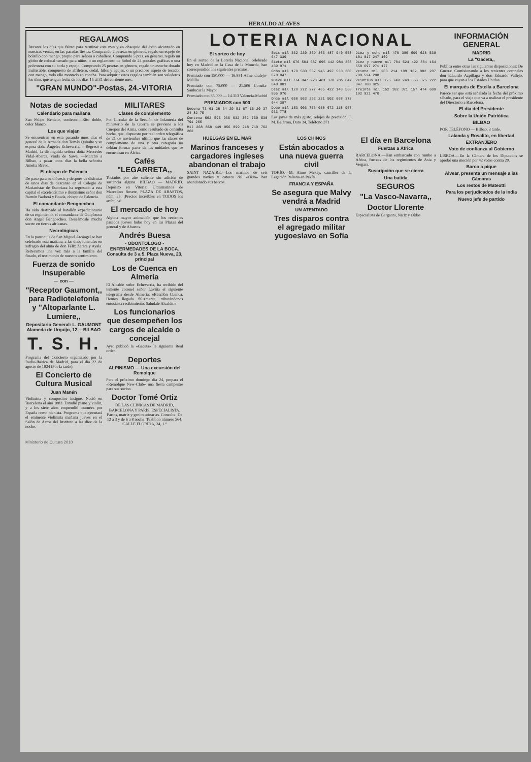HERALDO ALAVES
REGALAMOS
Durante los días que faltan para terminar este mes y en obsequio del éxito alcanzado en nuestras ventas, en las pasadas fiestas: Comprando 2 pesetas en géneros, regalo un espejo de bolsillo con mango, propio para señora o caballero. Comprando 5 ptas. en géneros, regalo un globo de colosal tamaño para niños, o un reglamento de fútbol de 24 postales gráficas o una polvorera con su borla y espejo. Comprando 25 pesetas en géneros, regalo un estuche dorado inalterable, compuesto de alfiletero, dedal, hilos y agujas, o un precioso espejo de tocador con mango, todo ello montado en concha. Para adquirir estos regalos también son valederos los tikes que tengan fecha de los días 15 al 31 del corriente mes.
"GRAN MUNDO"-Postas, 24.-VITORIA
Notas de sociedad
Calendario para mañana
San Felipe Benicio, confesor.—Rito doble, color blanco.
Los que viajan
Se encuentran en esta pasando unos días el general de la Armada don Tomás Quiralte y su esposa doña Ángeles Echevarría. —Regresó a Madrid, la distinguida señora doña Mercedes Vidal-Abarca, viuda de Sawa. —Marchó a Bilbao, a pasar unos días la bella señorita Amelia Bravo.
El obispo de Palencia
De paso para su diócesis y después de disfrutar de unos días de descanso en el Colegio de Marianistas de Escoriaza ha regresado a esta capital el excelentísimo e ilustrísimo señor don Ramón Barberá y Boada, obispo de Palencia.
El comandante Bengoechea
Ha sido destinado al batallón expedicionario de su regimiento, el comandante de Guipúzcoa don Angel Bengoechea. Deseámosle mucha suerte en tierras africanas.
Necrológicas
En la parroquia de San Miguel Arcángel se han celebrado esta mañana, a las diez, funerales en sufragio del alma de don Félix Zárate y Ayala. Reiteramos una vez más a la familia del finado, el testimonio de nuestro sentimiento.
Fuerza de sonido insuperable
— con —
"Receptor Gaumont,, para Radiotelefonía y "Altoparlante L. Lumiere,,
Depositario General: L. GAUMONT Alameda de Urquijo, 12.—BILBAO
T. S. H.
Programa del Concierto organizado por la Radio-Ibérica de Madrid, para el día 22 de agosto de 1924 (Por la tarde).
El Concierto de Cultura Musical
Juan Manén
Violinista y compositor insigne. Nació en Barcelona el año 1883. Estudió piano y violín, y a los siete años emprendió tournées por España como pianista. Programa que ejecutará el eminente violinista mañana jueves en el Salón de Actos del Instituto a las diez de la noche.
MILITARES
Clases de complemento
Por Circular de la Sección de Infantería del ministerio de la Guerra se previene a los Cuerpos del Arma, como resultado de consulta hecha, que, dispuesto por real orden telegráfica de 21 de noviembre último que las clases de complemento de una y otra categoría no debían formar parte de las unidades que se encuentran en África.
Cafés "LEGARRETA,,
Tostados por aire caliente sin adición de sustancia alguna. BILBAO — MADRID. Depósito en Vitoria: Ultramarinos de Marcelino Rosete, PLAZA DE ABASTOS, núm. 25. ¡Precios increíbles en TODOS los artículos!
El mercado de hoy
Alguna mayor animación que los recientes pasados jueves hubo hoy en las Plazas del general y de Abastos.
Andrés Buesa
- ODONTÓLOGO - ENFERMEDADES DE LA BOCA. Consulta de 3 a 5. Plaza Nueva, 23, principal
Los de Cuenca en Almería
El Alcalde señor Echevarría, ha recibido del teniente coronel señor Laviña el siguiente telegrama desde Almería: «Batallón Cuenca. Hemos llegado felizmente, tributándonos entusiasta recibimiento. Salúdale Alcalde.»
Los funcionarios que desempeñen los cargos de alcalde o concejal
Ayer publicó la «Gaceta» la siguiente Real orden.
Deportes
ALPINISMO — Una excursión del Remolque
Para el próximo domingo día 24, prepara el «Remolque New-Club» una fiesta campestre para sus socios.
Doctor Tomé Ortiz
DE LAS CLÍNICAS DE MADRID, BARCELONA Y PARÍS. ESPECIALISTA. Partos, matriz y genito urinarias. Consulta: De 12 a 3 y de 6 a 8 noche. Teléfono número 564. CALLE FLORIDA, 34, 1.º
LOTERIA NACIONAL
El sorteo de hoy
En el sorteo de la Lotería Nacional celebrado hoy en Madrid en la Casa de la Moneda, han correspondido los siguientes premios:
Premiado con 150.000 — 16.891 Almendralejo-Melilla
Premiado con 75.000 — 21.506 Coruña-Sanlucar la Mayor
Premiado con 35.000 — 14.313 Valencia-Madrid
PREMIADOS con 500
Decena 73 61 28 34 29 51 67 16 20 37 24 82 75
Centena 662 595 936 632 352 760 530 791 265
Mil 268 858 449 056 099 218 710 762 262
Seis mil 332 230 369 363 487 940 558 647 339
Siete mil 676 504 587 695 142 984 358 439 971
Ocho mil 170 530 567 945 497 533 380 678 047
Nueve mil 774 847 920 461 370 705 647 848 881
Diez mil 120 272 277 485 422 148 568 855 976
Once mil 650 563 292 221 502 668 373 644 397
Doce mil 153 003 753 030 672 118 957 933 778
Las joyas de más gusto, relojes de precisión. J. M. Belárroa, Dato 34, Teléfono 371
Diez y ocho mil 470 386 500 628 539 101 017 247 109
Diez y nueve mil 704 524 422 884 164 550 697 271 177
Veinte mil 200 214 109 102 882 207 788 524 280
Veintiun mil 725 749 240 656 375 222 047 708 925
Treinta mil 152 182 371 157 474 609 192 921 470
HUELGAS EN EL MAR
Marinos franceses y cargadores ingleses abandonan el trabajo
SAINT NAZAIRE.—Los marinos de seis grandes navíos y catorce del «Okio» han abandonado sus barcos.
LOS CHINOS
Están abocados a una nueva guerra civil
TOKÍO.—M. Aimo Mekay, canciller de la Legación Italiana en Pekín.
FRANCIA Y ESPAÑA
Se asegura que Malvy vendrá a Madrid
UN ATENTADO
Tres disparos contra el agregado militar yugoeslavo en Sofía
El día en Barcelona
Fuerzas a África
BARCELONA.—Han embarcado con rumbo a África, fuerzas de los regimientos de Asia y Vergara.
Suscripción que se cierra
Una batida
SEGUROS
"La Vasco-Navarra,,
Doctor Llorente
Especialista de Garganta, Nariz y Oídos
INFORMACIÓN GENERAL
MADRID
La "Gaceta,,
Publica entre otras las siguientes disposiciones: De Guerra: Comisionando a los tenientes coroneles don Eduardo Azpillaga y don Eduardo Vallejo, para que vayan a los Estados Unidos.
El marqués de Estella a Barcelona
Parece ser que está señalada la fecha del próximo sábado, para el viaje que va a realizar el presidente del Directorio a Barcelona.
El día del Presidente
Sobre la Unión Patriótica
BILBAO
POR TELÉFONO — Bilbao, 3 tarde.
Lalanda y Rosalito, en libertad
EXTRANJERO
Voto de confianza al Gobierno
LISBOA.—En la Cámara de los Diputados se aprobó una moción por 42 votos contra 20.
Barco a pique
Alvear, presenta un mensaje a las Cámaras
Los restos de Mateotti
Para los perjudicados de la India
Nuevo jefe de partido
Ministerio de Cultura 2010